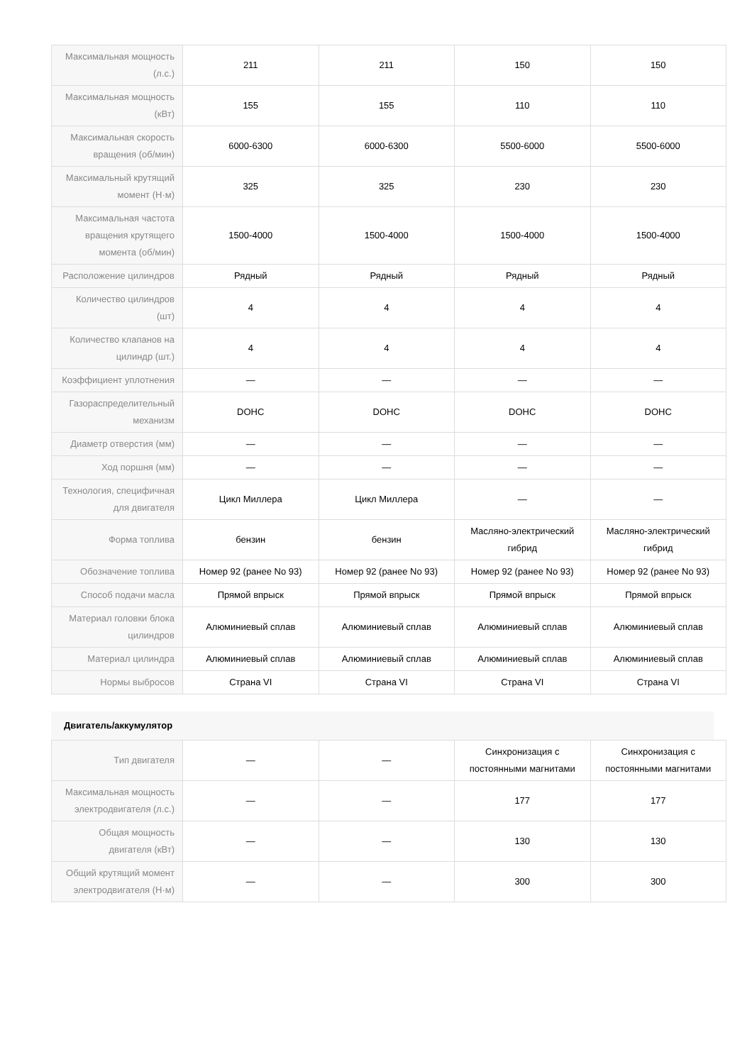| Максимальная мощность (л.с.) | 211 | 211 | 150 | 150 |
| Максимальная мощность (кВт) | 155 | 155 | 110 | 110 |
| Максимальная скорость вращения (об/мин) | 6000-6300 | 6000-6300 | 5500-6000 | 5500-6000 |
| Максимальный крутящий момент (Н·м) | 325 | 325 | 230 | 230 |
| Максимальная частота вращения крутящего момента (об/мин) | 1500-4000 | 1500-4000 | 1500-4000 | 1500-4000 |
| Расположение цилиндров | Рядный | Рядный | Рядный | Рядный |
| Количество цилиндров (шт) | 4 | 4 | 4 | 4 |
| Количество клапанов на цилиндр (шт.) | 4 | 4 | 4 | 4 |
| Коэффициент уплотнения | — | — | — | — |
| Газораспределительный механизм | DOHC | DOHC | DOHC | DOHC |
| Диаметр отверстия (мм) | — | — | — | — |
| Ход поршня (мм) | — | — | — | — |
| Технология, специфичная для двигателя | Цикл Миллера | Цикл Миллера | — | — |
| Форма топлива | бензин | бензин | Масляно-электрический гибрид | Масляно-электрический гибрид |
| Обозначение топлива | Номер 92 (ранее No 93) | Номер 92 (ранее No 93) | Номер 92 (ранее No 93) | Номер 92 (ранее No 93) |
| Способ подачи масла | Прямой впрыск | Прямой впрыск | Прямой впрыск | Прямой впрыск |
| Материал головки блока цилиндров | Алюминиевый сплав | Алюминиевый сплав | Алюминиевый сплав | Алюминиевый сплав |
| Материал цилиндра | Алюминиевый сплав | Алюминиевый сплав | Алюминиевый сплав | Алюминиевый сплав |
| Нормы выбросов | Страна VI | Страна VI | Страна VI | Страна VI |
Двигатель/аккумулятор
| Тип двигателя | — | — | Синхронизация с постоянными магнитами | Синхронизация с постоянными магнитами |
| Максимальная мощность электродвигателя (л.с.) | — | — | 177 | 177 |
| Общая мощность двигателя (кВт) | — | — | 130 | 130 |
| Общий крутящий момент электродвигателя (Н·м) | — | — | 300 | 300 |